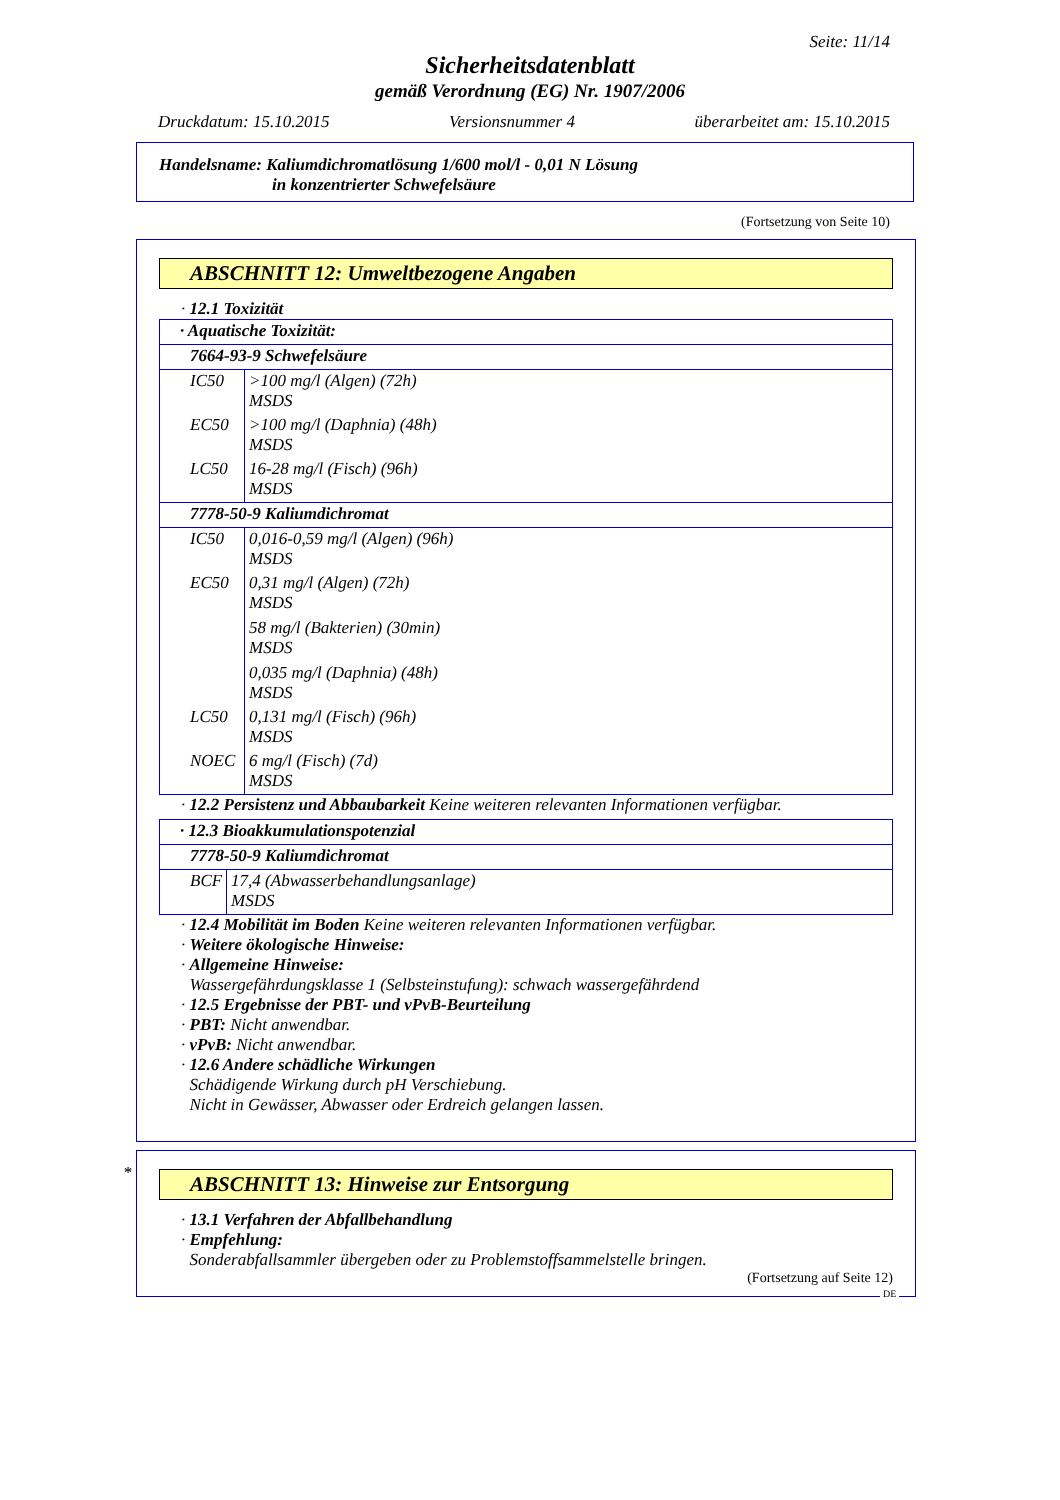Seite: 11/14
Sicherheitsdatenblatt
gemäß Verordnung (EG) Nr. 1907/2006
Druckdatum: 15.10.2015 Versionsnummer 4 überarbeitet am: 15.10.2015
Handelsname: Kaliumdichromatlösung 1/600 mol/l - 0,01 N Lösung
in konzentrierter Schwefelsäure
(Fortsetzung von Seite 10)
ABSCHNITT 12: Umweltbezogene Angaben
· 12.1 Toxizität
| · Aquatische Toxizität: | |
| 7664-93-9 Schwefelsäure | |
| IC50 | >100 mg/l (Algen) (72h) MSDS |
| EC50 | >100 mg/l (Daphnia) (48h) MSDS |
| LC50 | 16-28 mg/l (Fisch) (96h) MSDS |
| 7778-50-9 Kaliumdichromat | |
| IC50 | 0,016-0,59 mg/l (Algen) (96h) MSDS |
| EC50 | 0,31 mg/l (Algen) (72h) MSDS 58 mg/l (Bakterien) (30min) MSDS 0,035 mg/l (Daphnia) (48h) MSDS |
| LC50 | 0,131 mg/l (Fisch) (96h) MSDS |
| NOEC | 6 mg/l (Fisch) (7d) MSDS |
· 12.2 Persistenz und Abbaubarkeit Keine weiteren relevanten Informationen verfügbar.
| · 12.3 Bioakkumulationspotenzial | |
| 7778-50-9 Kaliumdichromat | |
| BCF | 17,4 (Abwasserbehandlungsanlage) MSDS |
· 12.4 Mobilität im Boden Keine weiteren relevanten Informationen verfügbar.
· Weitere ökologische Hinweise:
· Allgemeine Hinweise:
Wassergefährdungsklasse 1 (Selbsteinstufung): schwach wassergefährdend
· 12.5 Ergebnisse der PBT- und vPvB-Beurteilung
· PBT: Nicht anwendbar.
· vPvB: Nicht anwendbar.
· 12.6 Andere schädliche Wirkungen
Schädigende Wirkung durch pH Verschiebung.
Nicht in Gewässer, Abwasser oder Erdreich gelangen lassen.
*
ABSCHNITT 13: Hinweise zur Entsorgung
· 13.1 Verfahren der Abfallbehandlung
· Empfehlung:
Sonderabfallsammler übergeben oder zu Problemstoffsammelstelle bringen.
(Fortsetzung auf Seite 12)
DE